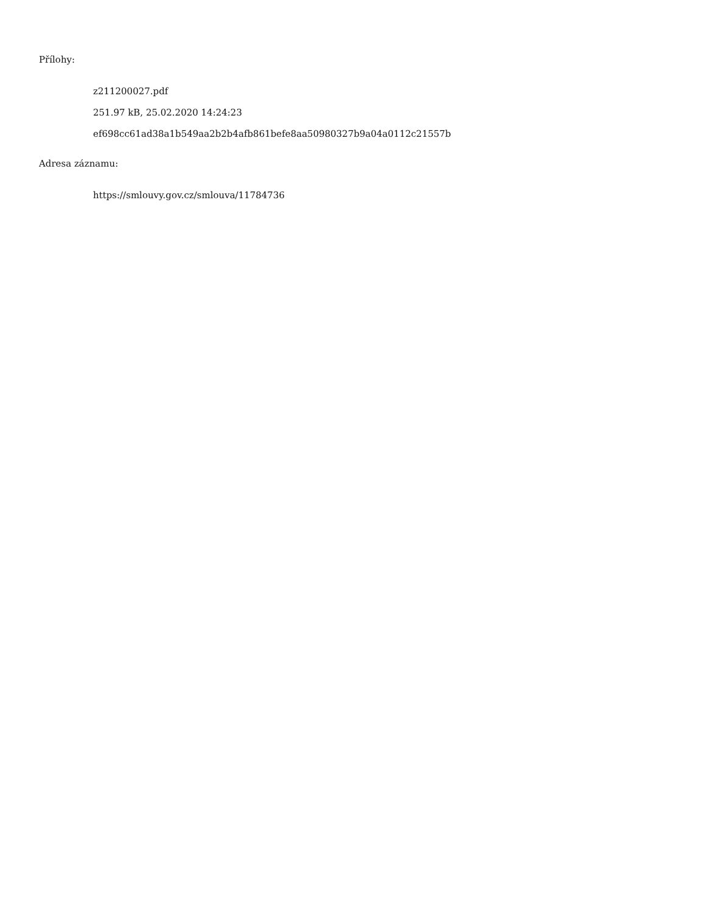Přílohy:
z211200027.pdf
251.97 kB, 25.02.2020 14:24:23
ef698cc61ad38a1b549aa2b2b4afb861befe8aa50980327b9a04a0112c21557b
Adresa záznamu:
https://smlouvy.gov.cz/smlouva/11784736